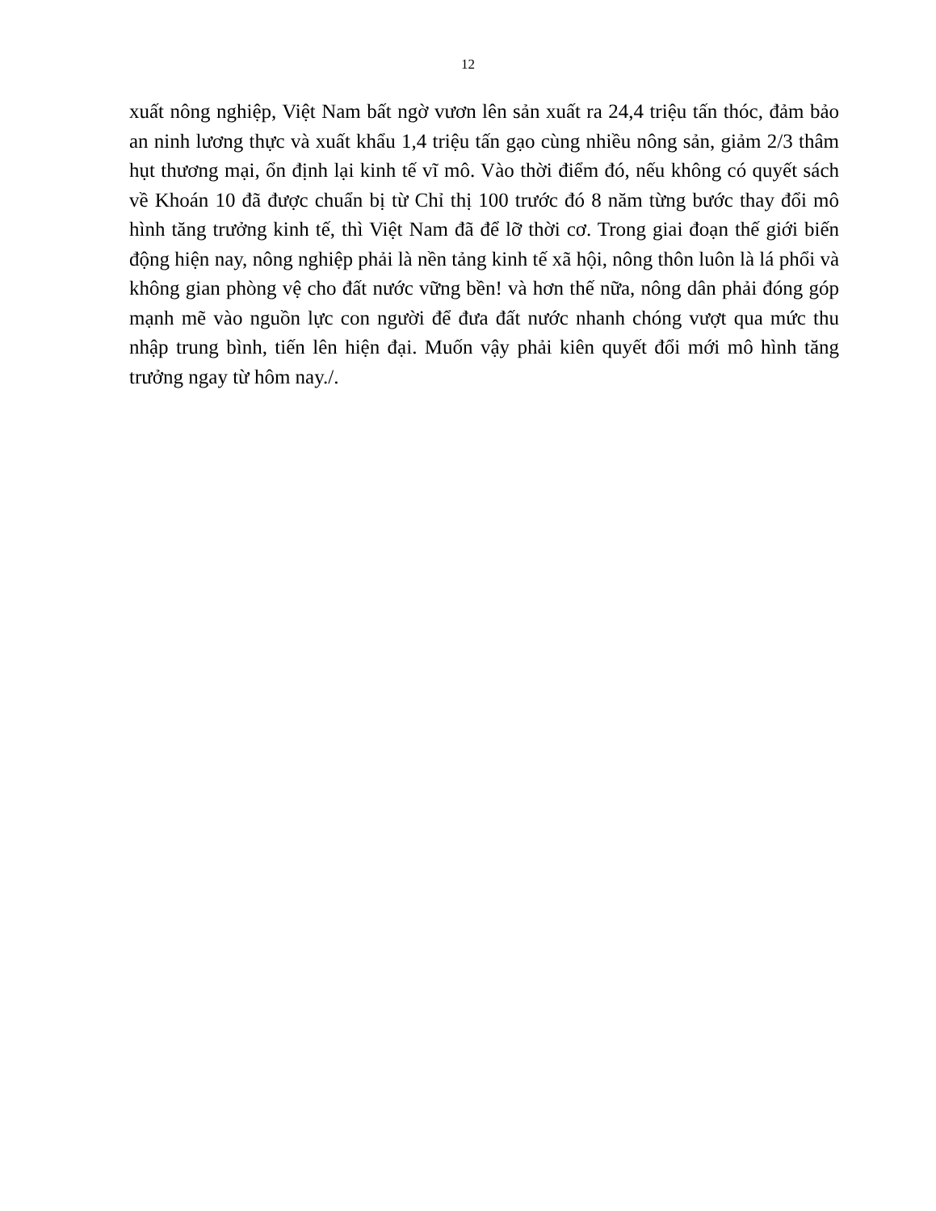12
xuất nông nghiệp, Việt Nam bất ngờ vươn lên sản xuất ra 24,4 triệu tấn thóc, đảm bảo an ninh lương thực và xuất khẩu 1,4 triệu tấn gạo cùng nhiều nông sản, giảm 2/3 thâm hụt thương mại, ổn định lại kinh tế vĩ mô. Vào thời điểm đó, nếu không có quyết sách về Khoán 10 đã được chuẩn bị từ Chỉ thị 100 trước đó 8 năm từng bước thay đổi mô hình tăng trưởng kinh tế, thì Việt Nam đã để lỡ thời cơ. Trong giai đoạn thế giới biến động hiện nay, nông nghiệp phải là nền tảng kinh tế xã hội, nông thôn luôn là lá phổi và không gian phòng vệ cho đất nước vững bền! và hơn thế nữa, nông dân phải đóng góp mạnh mẽ vào nguồn lực con người để đưa đất nước nhanh chóng vượt qua mức thu nhập trung bình, tiến lên hiện đại. Muốn vậy phải kiên quyết đổi mới mô hình tăng trưởng ngay từ hôm nay./.